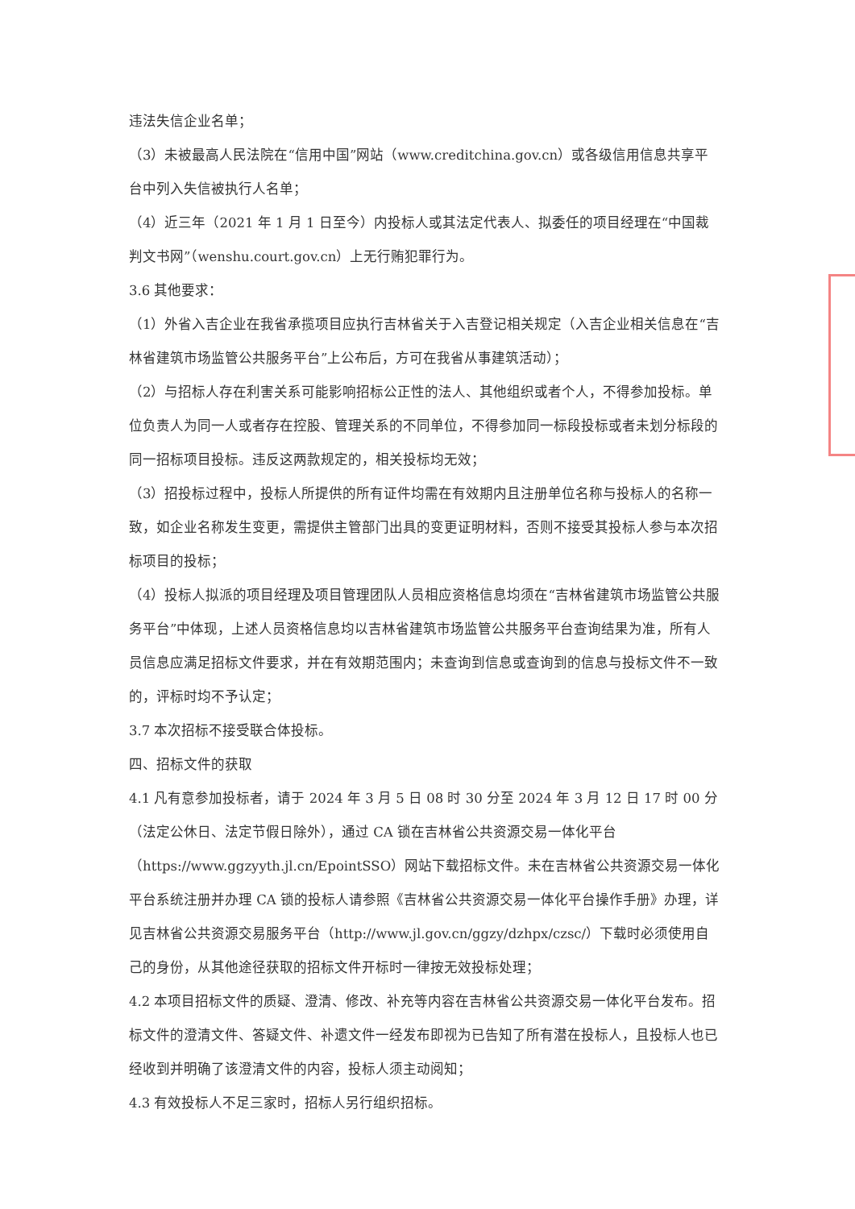违法失信企业名单；
（3）未被最高人民法院在“信用中国”网站（www.creditchina.gov.cn）或各级信用信息共享平台中列入失信被执行人名单；
（4）近三年（2021 年 1 月 1 日至今）内投标人或其法定代表人、拟委任的项目经理在“中国裁判文书网”（wenshu.court.gov.cn）上无行贿犯罪行为。
3.6 其他要求：
（1）外省入吉企业在我省承揽项目应执行吉林省关于入吉登记相关规定（入吉企业相关信息在“吉林省建筑市场监管公共服务平台”上公布后，方可在我省从事建筑活动）；
（2）与招标人存在利害关系可能影响招标公正性的法人、其他组织或者个人，不得参加投标。单位负责人为同一人或者存在控股、管理关系的不同单位，不得参加同一标段投标或者未划分标段的同一招标项目投标。违反这两款规定的，相关投标均无效；
（3）招投标过程中，投标人所提供的所有证件均需在有效期内且注册单位名称与投标人的名称一致，如企业名称发生变更，需提供主管部门出具的变更证明材料，否则不接受其投标人参与本次招标项目的投标；
（4）投标人拟派的项目经理及项目管理团队人员相应资格信息均须在“吉林省建筑市场监管公共服务平台”中体现，上述人员资格信息均以吉林省建筑市场监管公共服务平台查询结果为准，所有人员信息应满足招标文件要求，并在有效期范围内；未查询到信息或查询到的信息与投标文件不一致的，评标时均不予认定；
3.7 本次招标不接受联合体投标。
四、招标文件的获取
4.1 凡有意参加投标者，请于 2024 年 3 月 5 日 08 时 30 分至 2024 年 3 月 12 日 17 时 00 分（法定公休日、法定节假日除外），通过 CA 锁在吉林省公共资源交易一体化平台（https://www.ggzyyth.jl.cn/EpointSSO）网站下载招标文件。未在吉林省公共资源交易一体化平台系统注册并办理 CA 锁的投标人请参照《吉林省公共资源交易一体化平台操作手册》办理，详见吉林省公共资源交易服务平台（http://www.jl.gov.cn/ggzy/dzhpx/czsc/）下载时必须使用自己的身份，从其他途径获取的招标文件开标时一律按无效投标处理；
4.2 本项目招标文件的质疑、澄清、修改、补充等内容在吉林省公共资源交易一体化平台发布。招标文件的澄清文件、答疑文件、补遗文件一经发布即视为已告知了所有潜在投标人，且投标人也已经收到并明确了该澄清文件的内容，投标人须主动阅知；
4.3 有效投标人不足三家时，招标人另行组织招标。